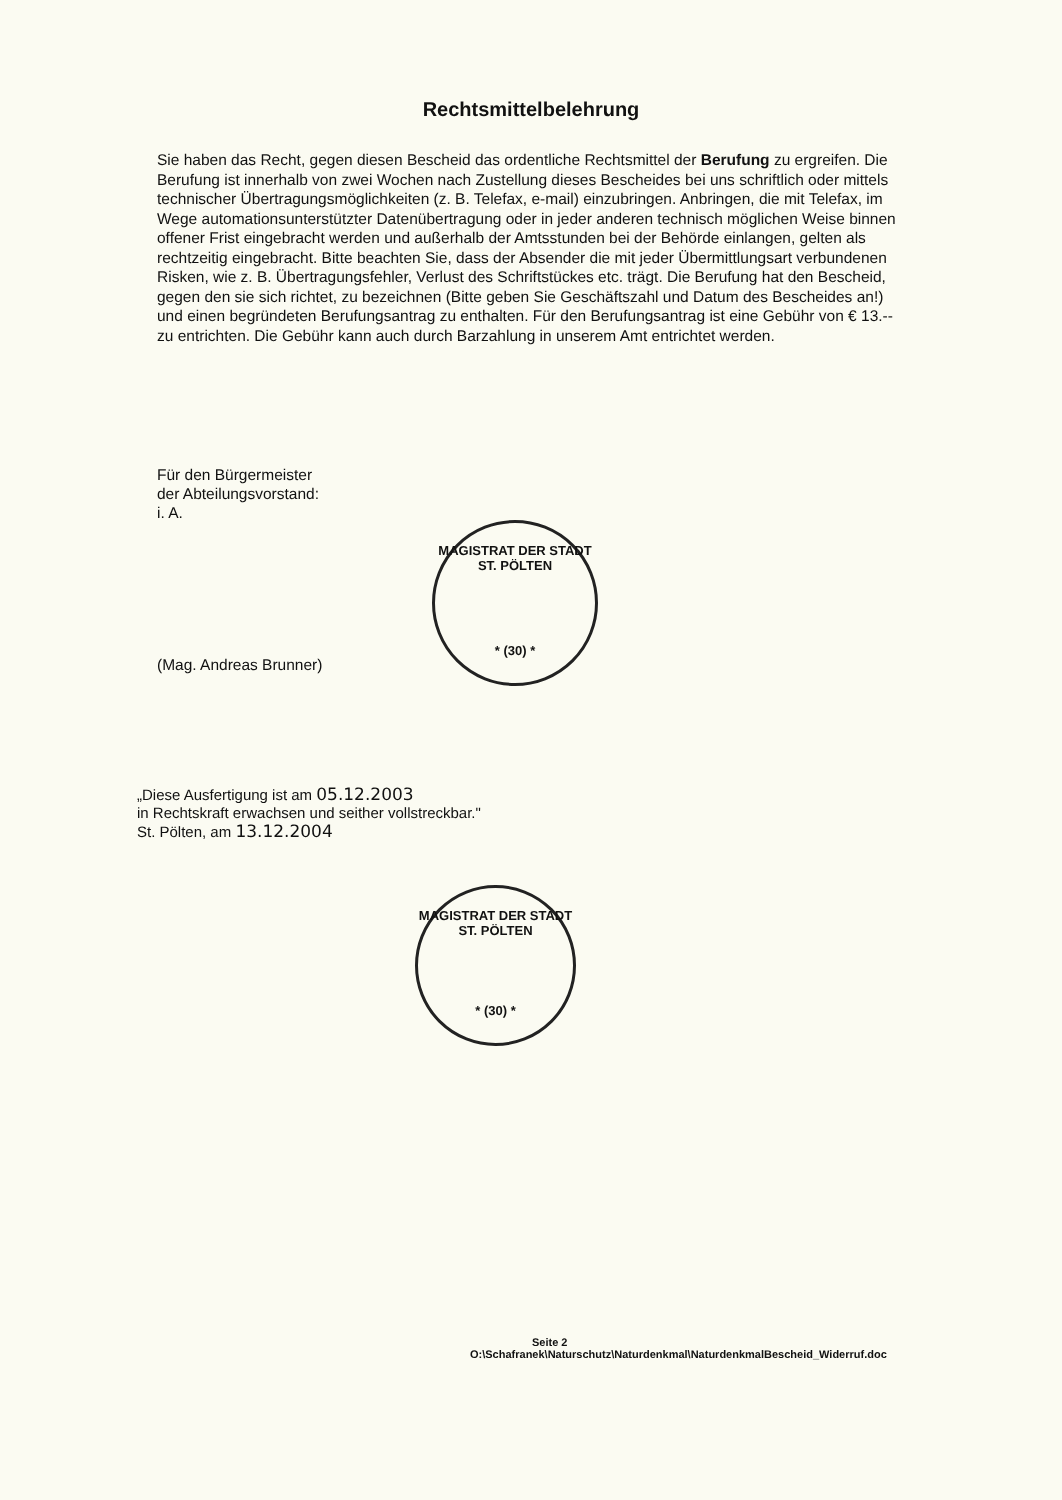Rechtsmittelbelehrung
Sie haben das Recht, gegen diesen Bescheid das ordentliche Rechtsmittel der Berufung zu ergreifen. Die Berufung ist innerhalb von zwei Wochen nach Zustellung dieses Bescheides bei uns schriftlich oder mittels technischer Übertragungsmöglichkeiten (z. B. Telefax, e-mail) einzubringen. Anbringen, die mit Telefax, im Wege automationsunterstützter Datenübertragung oder in jeder anderen technisch möglichen Weise binnen offener Frist eingebracht werden und außerhalb der Amtsstunden bei der Behörde einlangen, gelten als rechtzeitig eingebracht. Bitte beachten Sie, dass der Absender die mit jeder Übermittlungsart verbundenen Risken, wie z. B. Übertragungsfehler, Verlust des Schriftstückes etc. trägt. Die Berufung hat den Bescheid, gegen den sie sich richtet, zu bezeichnen (Bitte geben Sie Geschäftszahl und Datum des Bescheides an!) und einen begründeten Berufungsantrag zu enthalten. Für den Berufungsantrag ist eine Gebühr von € 13.-- zu entrichten. Die Gebühr kann auch durch Barzahlung in unserem Amt entrichtet werden.
Für den Bürgermeister
der Abteilungsvorstand:
i. A.
(Mag. Andreas Brunner)
MAGISTRAT DER STADT ST. PÖLTEN
* (30) *
„Diese Ausfertigung ist am 05.12.2003
in Rechtskraft erwachsen und seither vollstreckbar."
St. Pölten, am 13.12.2004
MAGISTRAT DER STADT ST. PÖLTEN
* (30) *
Seite 2
O:\Schafranek\Naturschutz\Naturdenkmal\NaturdenkmalBescheid_Widerruf.doc